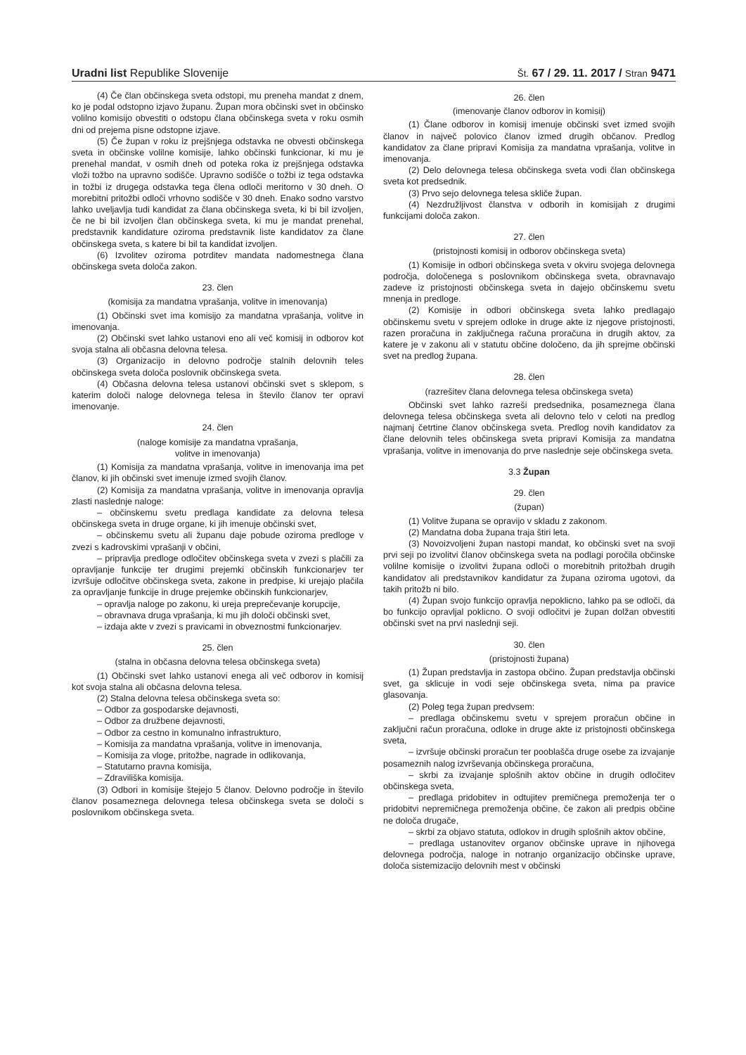Uradni list Republike Slovenije Št. 67 / 29. 11. 2017 / Stran 9471
(4) Če član občinskega sveta odstopi, mu preneha mandat z dnem, ko je podal odstopno izjavo županu. Župan mora občinski svet in občinsko volilno komisijo obvestiti o odstopu člana občinskega sveta v roku osmih dni od prejema pisne odstopne izjave.
(5) Če župan v roku iz prejšnjega odstavka ne obvesti občinskega sveta in občinske volilne komisije, lahko občinski funkcionar, ki mu je prenehal mandat, v osmih dneh od poteka roka iz prejšnjega odstavka vloži tožbo na upravno sodišče. Upravno sodišče o tožbi iz tega odstavka in tožbi iz drugega odstavka tega člena odloči meritorno v 30 dneh. O morebitni pritožbi odloči vrhovno sodišče v 30 dneh. Enako sodno varstvo lahko uveljavlja tudi kandidat za člana občinskega sveta, ki bi bil izvoljen, če ne bi bil izvoljen član občinskega sveta, ki mu je mandat prenehal, predstavnik kandidature oziroma predstavnik liste kandidatov za člane občinskega sveta, s katere bi bil ta kandidat izvoljen.
(6) Izvolitev oziroma potrditev mandata nadomestnega člana občinskega sveta določa zakon.
23. člen
(komisija za mandatna vprašanja, volitve in imenovanja)
(1) Občinski svet ima komisijo za mandatna vprašanja, volitve in imenovanja.
(2) Občinski svet lahko ustanovi eno ali več komisij in odborov kot svoja stalna ali občasna delovna telesa.
(3) Organizacijo in delovno področje stalnih delovnih teles občinskega sveta določa poslovnik občinskega sveta.
(4) Občasna delovna telesa ustanovi občinski svet s sklepom, s katerim določi naloge delovnega telesa in število članov ter opravi imenovanje.
24. člen
(naloge komisije za mandatna vprašanja,
volitve in imenovanja)
(1) Komisija za mandatna vprašanja, volitve in imenovanja ima pet članov, ki jih občinski svet imenuje izmed svojih članov.
(2) Komisija za mandatna vprašanja, volitve in imenovanja opravlja zlasti naslednje naloge:
– občinskemu svetu predlaga kandidate za delovna telesa občinskega sveta in druge organe, ki jih imenuje občinski svet,
– občinskemu svetu ali županu daje pobude oziroma predloge v zvezi s kadrovskimi vprašanji v občini,
– pripravlja predloge odločitev občinskega sveta v zvezi s plačili za opravljanje funkcije ter drugimi prejemki občinskih funkcionarjev ter izvršuje odločitve občinskega sveta, zakone in predpise, ki urejajo plačila za opravljanje funkcije in druge prejemke občinskih funkcionarjev,
– opravlja naloge po zakonu, ki ureja preprečevanje korupcije,
– obravnava druga vprašanja, ki mu jih določi občinski svet,
– izdaja akte v zvezi s pravicami in obveznostmi funkcionarjev.
25. člen
(stalna in občasna delovna telesa občinskega sveta)
(1) Občinski svet lahko ustanovi enega ali več odborov in komisij kot svoja stalna ali občasna delovna telesa.
(2) Stalna delovna telesa občinskega sveta so:
– Odbor za gospodarske dejavnosti,
– Odbor za družbene dejavnosti,
– Odbor za cestno in komunalno infrastrukturo,
– Komisija za mandatna vprašanja, volitve in imenovanja,
– Komisija za vloge, pritožbe, nagrade in odlikovanja,
– Statutarno pravna komisija,
– Zdraviliška komisija.
(3) Odbori in komisije štejejo 5 članov. Delovno področje in število članov posameznega delovnega telesa občinskega sveta se določi s poslovnikom občinskega sveta.
26. člen
(imenovanje članov odborov in komisij)
(1) Člane odborov in komisij imenuje občinski svet izmed svojih članov in največ polovico članov izmed drugih občanov. Predlog kandidatov za člane pripravi Komisija za mandatna vprašanja, volitve in imenovanja.
(2) Delo delovnega telesa občinskega sveta vodi član občinskega sveta kot predsednik.
(3) Prvo sejo delovnega telesa skliče župan.
(4) Nezdružljivost članstva v odborih in komisijah z drugimi funkcijami določa zakon.
27. člen
(pristojnosti komisij in odborov občinskega sveta)
(1) Komisije in odbori občinskega sveta v okviru svojega delovnega področja, določenega s poslovnikom občinskega sveta, obravnavajo zadeve iz pristojnosti občinskega sveta in dajejo občinskemu svetu mnenja in predloge.
(2) Komisije in odbori občinskega sveta lahko predlagajo občinskemu svetu v sprejem odloke in druge akte iz njegove pristojnosti, razen proračuna in zaključnega računa proračuna in drugih aktov, za katere je v zakonu ali v statutu občine določeno, da jih sprejme občinski svet na predlog župana.
28. člen
(razrešitev člana delovnega telesa občinskega sveta)
Občinski svet lahko razreši predsednika, posameznega člana delovnega telesa občinskega sveta ali delovno telo v celoti na predlog najmanj četrtine članov občinskega sveta. Predlog novih kandidatov za člane delovnih teles občinskega sveta pripravi Komisija za mandatna vprašanja, volitve in imenovanja do prve naslednje seje občinskega sveta.
3.3 Župan
29. člen
(župan)
(1) Volitve župana se opravijo v skladu z zakonom.
(2) Mandatna doba župana traja štiri leta.
(3) Novoizvoljeni župan nastopi mandat, ko občinski svet na svoji prvi seji po izvolitvi članov občinskega sveta na podlagi poročila občinske volilne komisije o izvolitvi župana odloči o morebitnih pritožbah drugih kandidatov ali predstavnikov kandidatur za župana oziroma ugotovi, da takih pritožb ni bilo.
(4) Župan svojo funkcijo opravlja nepoklicno, lahko pa se odloči, da bo funkcijo opravljal poklicno. O svoji odločitvi je župan dolžan obvestiti občinski svet na prvi naslednji seji.
30. člen
(pristojnosti župana)
(1) Župan predstavlja in zastopa občino. Župan predstavlja občinski svet, ga sklicuje in vodi seje občinskega sveta, nima pa pravice glasovanja.
(2) Poleg tega župan predvsem:
– predlaga občinskemu svetu v sprejem proračun občine in zaključni račun proračuna, odloke in druge akte iz pristojnosti občinskega sveta,
– izvršuje občinski proračun ter pooblašča druge osebe za izvajanje posameznih nalog izvrševanja občinskega proračuna,
– skrbi za izvajanje splošnih aktov občine in drugih odločitev občinskega sveta,
– predlaga pridobitev in odtujitev premičnega premoženja ter o pridobitvi nepremičnega premoženja občine, če zakon ali predpis občine ne določa drugače,
– skrbi za objavo statuta, odlokov in drugih splošnih aktov občine,
– predlaga ustanovitev organov občinske uprave in njihovega delovnega področja, naloge in notranjo organizacijo občinske uprave, določa sistemizacijo delovnih mest v občinski